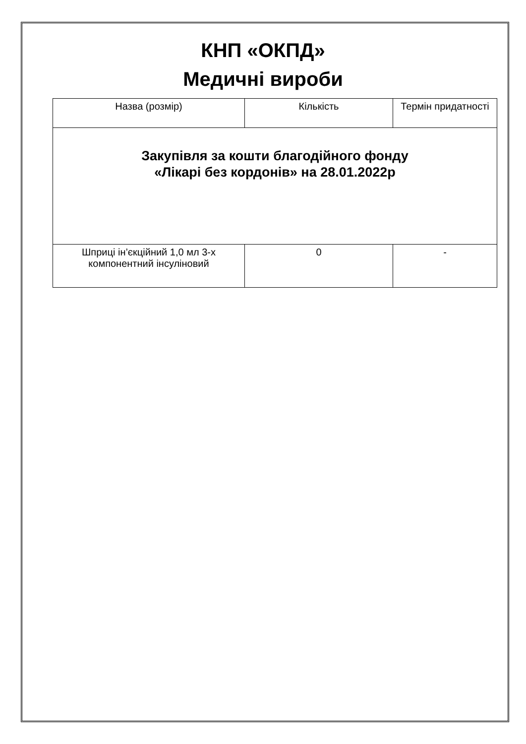КНП «ОКПД»
Медичні вироби
| Назва (розмір) | Кількість | Термін придатності |
| Закупівля за кошти благодійного фонду «Лікарі без кордонів» на 28.01.2022р | | |
| Шприці ін’єкційний 1,0 мл 3-х компонентний інсуліновий | 0 | - |